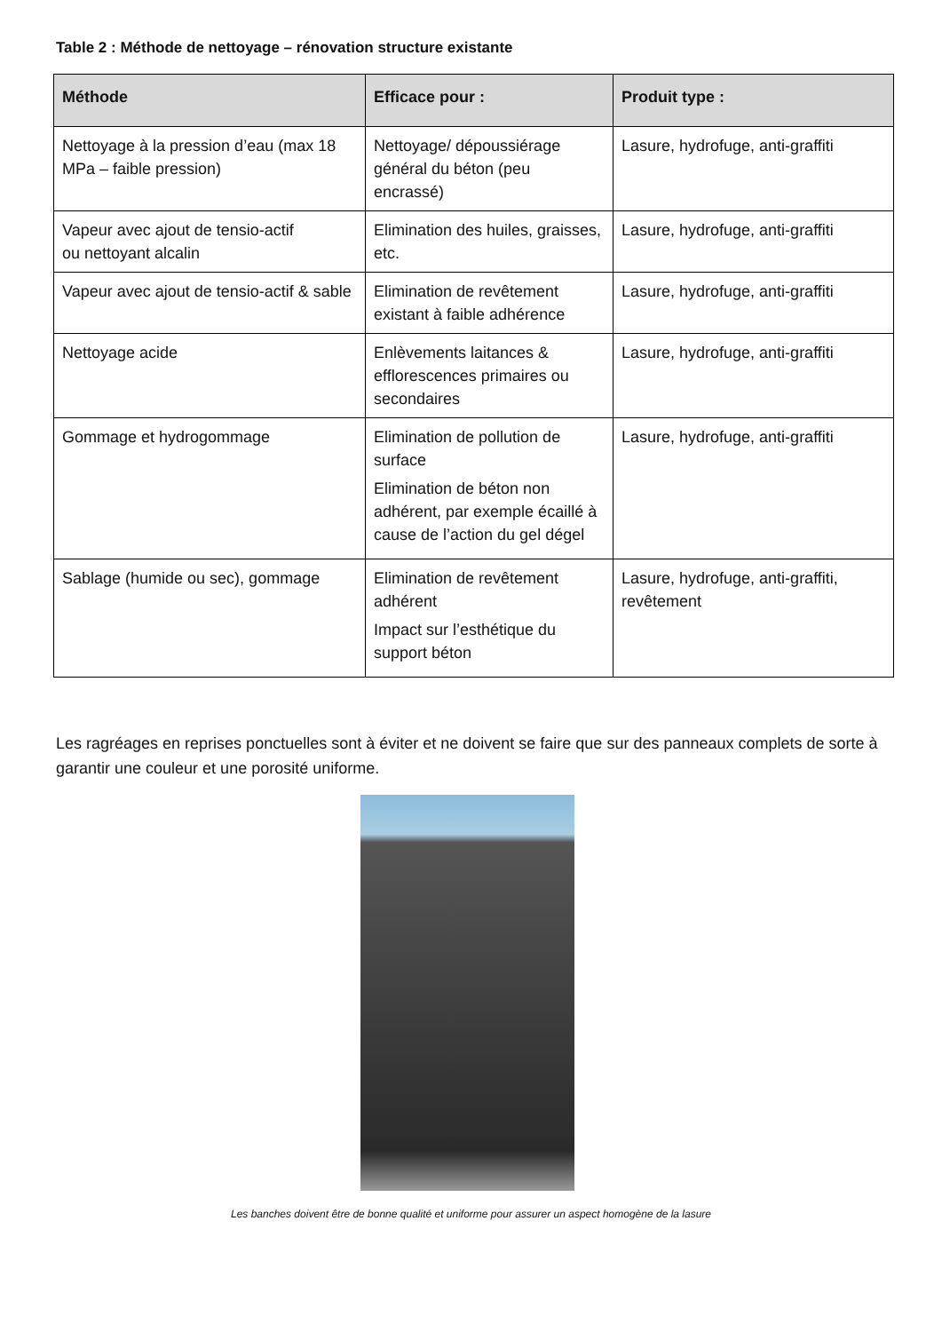Table 2 : Méthode de nettoyage – rénovation structure existante
| Méthode | Efficace pour : | Produit type : |
| --- | --- | --- |
| Nettoyage à la pression d’eau (max 18 MPa – faible pression) | Nettoyage/ dépoussiérage général du béton (peu encrassé) | Lasure, hydrofuge, anti-graffiti |
| Vapeur avec ajout de tensio-actif ou nettoyant alcalin | Elimination des huiles, graisses, etc. | Lasure, hydrofuge, anti-graffiti |
| Vapeur avec ajout de tensio-actif & sable | Elimination de revêtement existant à faible adhérence | Lasure, hydrofuge, anti-graffiti |
| Nettoyage acide | Enlèvements laitances & efflorescences primaires ou secondaires | Lasure, hydrofuge, anti-graffiti |
| Gommage et hydrogommage | Elimination de pollution de surface Elimination de béton non adhérent, par exemple écaillé à cause de l’action du gel dégel | Lasure, hydrofuge, anti-graffiti |
| Sablage (humide ou sec), gommage | Elimination de revêtement adhérent Impact sur l’esthétique du support béton | Lasure, hydrofuge, anti-graffiti, revêtement |
Les ragréages en reprises ponctuelles sont à éviter et ne doivent se faire que sur des panneaux complets de sorte à garantir une couleur et une porosité uniforme.
Les banches doivent être de bonne qualité et uniforme pour assurer un aspect homogène de la lasure